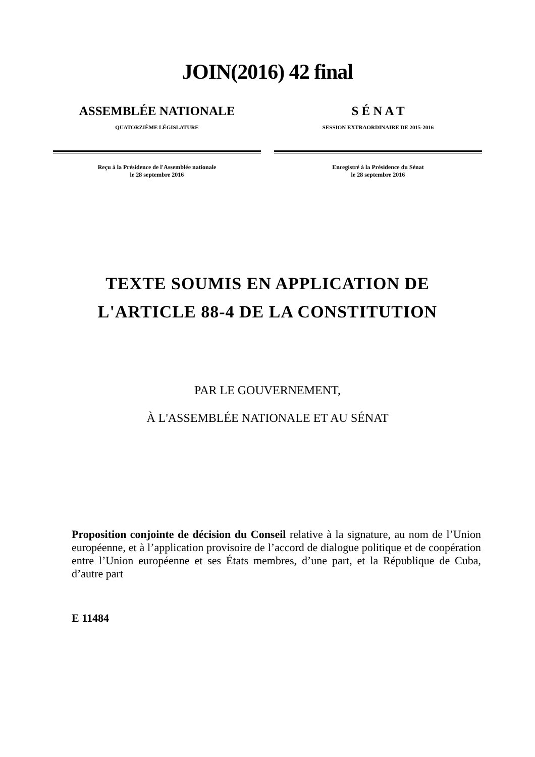JOIN(2016) 42 final
ASSEMBLÉE NATIONALE
QUATORZIÈME LÉGISLATURE
Reçu à la Présidence de l'Assemblée nationale
le 28 septembre 2016
S É N A T
SESSION EXTRAORDINAIRE DE 2015-2016
Enregistré à la Présidence du Sénat
le 28 septembre 2016
TEXTE SOUMIS EN APPLICATION DE
L'ARTICLE 88-4 DE LA CONSTITUTION
PAR LE GOUVERNEMENT,
À L'ASSEMBLÉE NATIONALE ET AU SÉNAT
Proposition conjointe de décision du Conseil relative à la signature, au nom de l’Union européenne, et à l’application provisoire de l’accord de dialogue politique et de coopération entre l’Union européenne et ses États membres, d’une part, et la République de Cuba, d’autre part
E 11484